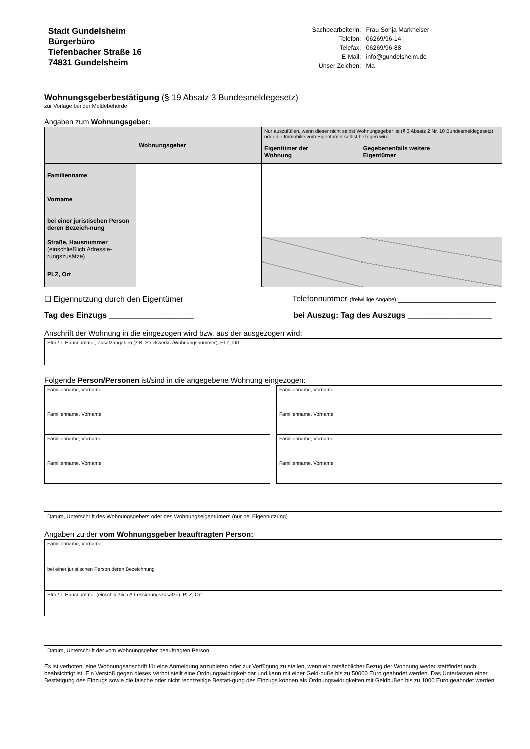Stadt Gundelsheim
Bürgerbüro
Tiefenbacher Straße 16
74831 Gundelsheim
| Sachbearbeiterin: | Frau Sonja Markheiser |
| Telefon: | 06269/96-14 |
| Telefax: | 06269/96-88 |
| E-Mail: | info@gundelsheim.de |
| Unser Zeichen: | Ma |
Wohnungsgeberbestätigung (§ 19 Absatz 3 Bundesmeldegesetz)
zur Vorlage bei der Meldebehörde
Angaben zum Wohnungsgeber:
| | Wohnungsgeber | Nur auszufüllen, wenn dieser nicht selbst Wohnungsgeber ist (§ 3 Absatz 2 Nr. 10 Bundesmeldegesetz) oder die Immobilie vom Eigentümer selbst bezogen wird. | |
| | | Eigentümer der Wohnung | Gegebenenfalls weitere Eigentümer |
| Familienname | | | |
| Vorname | | | |
| bei einer juristischen Person deren Bezeich-nung | | | |
| Straße, Hausnummer (einschließlich Adressie-rungszusätze) | | | |
| PLZ, Ort | | | |
☐ Eigennutzung durch den Eigentümer Telefonnummer (freiwillige Angabe) ______________________
Tag des Einzugs ___________________ bei Auszug: Tag des Auszugs ___________________
Anschrift der Wohnung in die eingezogen wird bzw. aus der ausgezogen wird:
Straße, Hausnummer, Zusatzangaben (z.B. Stockwerks-/Wohnungsnummer), PLZ, Ort
Folgende Person/Personen ist/sind in die angegebene Wohnung eingezogen:
Familienname, Vorname
Familienname, Vorname
Familienname, Vorname
Familienname, Vorname
Familienname, Vorname
Familienname, Vorname
Familienname, Vorname
Familienname, Vorname
Datum, Unterschrift des Wohnungsgebers oder des Wohnungseigentümers (nur bei Eigennutzung)
Angaben zu der vom Wohnungsgeber beauftragten Person:
Familienname, Vorname
bei einer juristischen Person deren Bezeichnung
Straße, Hausnummer (einschließlich Adressierungszusätze), PLZ, Ort
Datum, Unterschrift der vom Wohnungsgeber beauftragten Person
Es ist verboten, eine Wohnungsanschrift für eine Anmeldung anzubieten oder zur Verfügung zu stellen, wenn ein tatsächlicher Bezug der Wohnung weder stattfindet noch beabsichtigt ist. Ein Verstoß gegen dieses Verbot stellt eine Ordnungswidrigkeit dar und kann mit einer Geld-buße bis zu 50000 Euro geahndet werden. Das Unterlassen einer Bestätigung des Einzugs sowie die falsche oder nicht rechtzeitige Bestäti-gung des Einzugs können als Ordnungswidrigkeiten mit Geldbußen bis zu 1000 Euro geahndet werden.